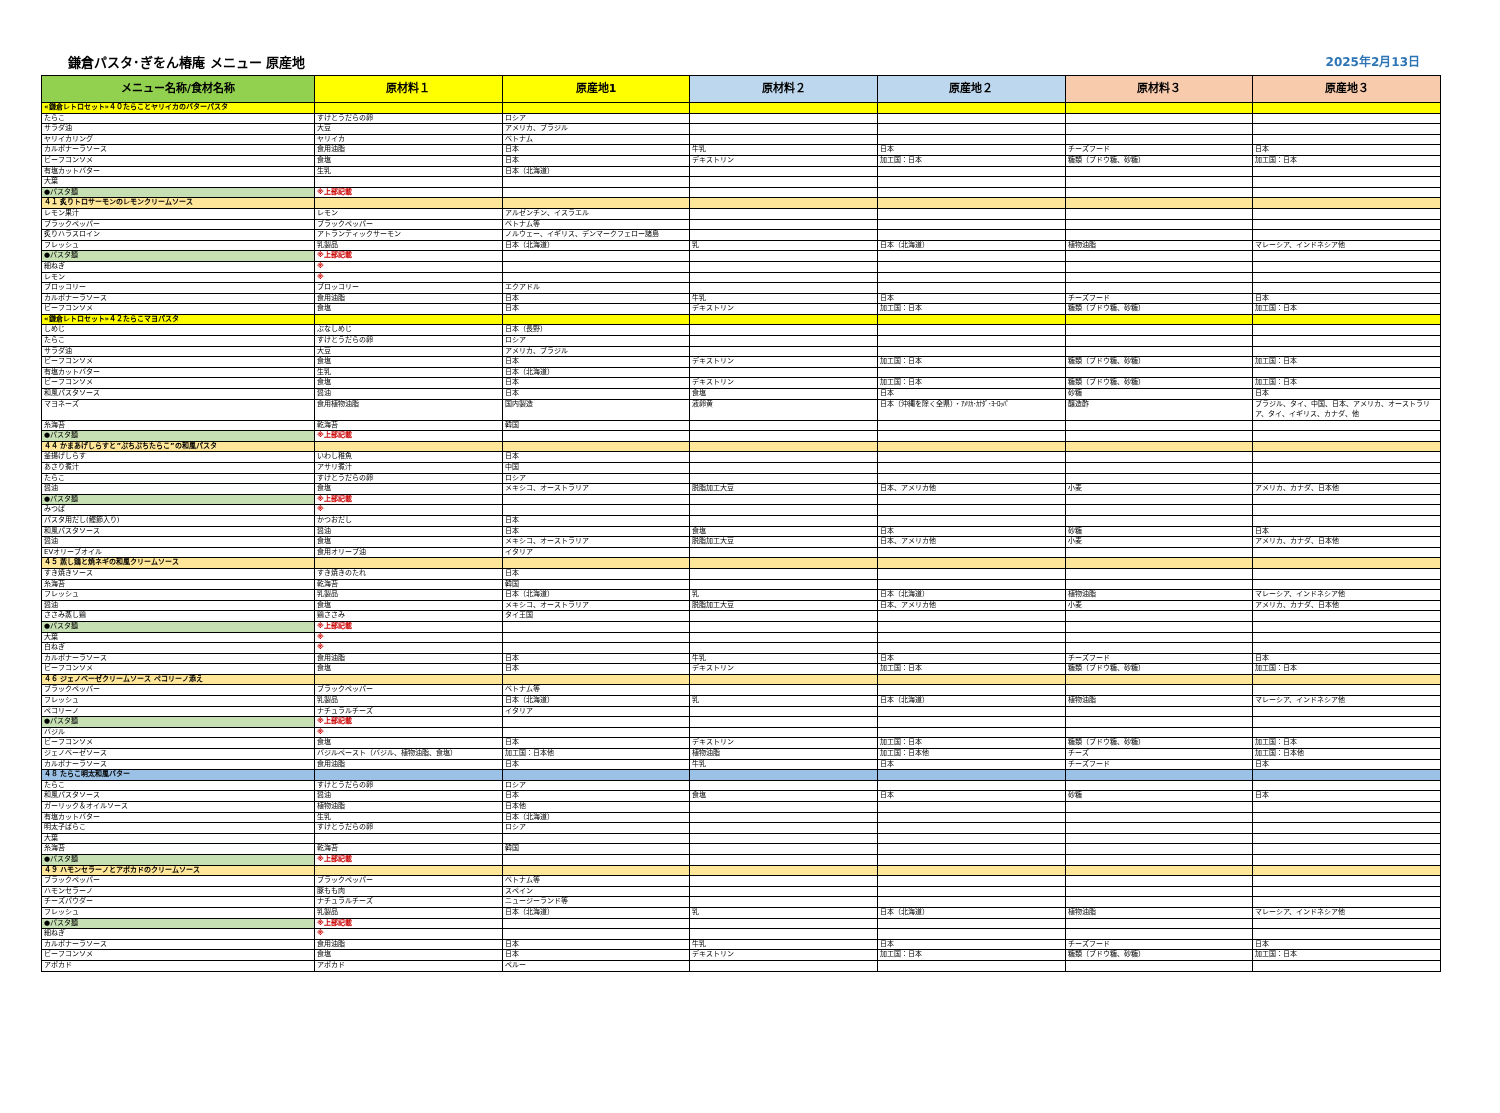鎌倉パスタ･ぎをん椿庵 メニュー 原産地 2025年2月13日
| メニュー名称/食材名称 | 原材料１ | 原産地1 | 原材料２ | 原産地２ | 原材料３ | 原産地３ |
| --- | --- | --- | --- | --- | --- | --- |
| «鎌倉レトロセット»４０たらことヤリイカのバターパスタ | | | | | | |
| たらこ | すけとうだらの卵 | ロシア | | | | |
| サラダ油 | 大豆 | アメリカ、ブラジル | | | | |
| ヤリイカリング | ヤリイカ | ベトナム | | | | |
| カルボナーラソース | 食用油脂 | 日本 | 牛乳 | 日本 | チーズフード | 日本 |
| ビーフコンソメ | 食塩 | 日本 | デキストリン | 加工国：日本 | 糖類（ブドウ糖、砂糖） | 加工国：日本 |
| 有塩カットバター | 生乳 | 日本（北海道） | | | | |
| 大葉 | | | | | | |
| ●パスタ麺 | ※上部記載 | | | | | |
| ４１ 炙りトロサーモンのレモンクリームソース | | | | | | |
| レモン果汁 | レモン | アルゼンチン、イスラエル | | | | |
| ブラックペッパー | ブラックペッパー | ベトナム等 | | | | |
| 炙りハラスロイン | アトランティックサーモン | ノルウェー、イギリス、デンマークフェロー諸島 | | | | |
| フレッシュ | 乳製品 | 日本（北海道） | 乳 | 日本（北海道） | 植物油脂 | マレーシア、インドネシア他 |
| ●パスタ麺 | ※上部記載 | | | | | |
| 細ねぎ | ※ | | | | | |
| レモン | ※ | | | | | |
| ブロッコリー | ブロッコリー | エクアドル | | | | |
| カルボナーラソース | 食用油脂 | 日本 | 牛乳 | 日本 | チーズフード | 日本 |
| ビーフコンソメ | 食塩 | 日本 | デキストリン | 加工国：日本 | 糖類（ブドウ糖、砂糖） | 加工国：日本 |
| «鎌倉レトロセット»４２たらこマヨパスタ | | | | | | |
| しめじ | ぶなしめじ | 日本（長野） | | | | |
| たらこ | すけとうだらの卵 | ロシア | | | | |
| サラダ油 | 大豆 | アメリカ、ブラジル | | | | |
| ビーフコンソメ | 食塩 | 日本 | デキストリン | 加工国：日本 | 糖類（ブドウ糖、砂糖） | 加工国：日本 |
| 有塩カットバター | 生乳 | 日本（北海道） | | | | |
| ビーフコンソメ | 食塩 | 日本 | デキストリン | 加工国：日本 | 糖類（ブドウ糖、砂糖） | 加工国：日本 |
| 和風パスタソース | 醤油 | 日本 | 食塩 | 日本 | 砂糖 | 日本 |
| マヨネーズ | 食用植物油脂 | 国内製造 | 液卵黄 | 日本（沖縄を除く全県）・ｱﾒﾘｶ･ｶﾅﾀﾞ･ﾖｰﾛｯﾊﾟ | 醸造酢 | ブラジル、タイ、中国、日本、アメリカ、オーストラリア、タイ、イギリス、カナダ、他 |
| 糸海苔 | 乾海苔 | 韓国 | | | | |
| ●パスタ麺 | ※上部記載 | | | | | |
| ４４ かまあげしらすと”ぷちぷちたらこ”の和風パスタ | | | | | | |
| 釜揚げしらす | いわし稚魚 | 日本 | | | | |
| あさり煮汁 | アサリ煮汁 | 中国 | | | | |
| たらこ | すけとうだらの卵 | ロシア | | | | |
| 醤油 | 食塩 | メキシコ、オーストラリア | 脱脂加工大豆 | 日本、アメリカ他 | 小麦 | アメリカ、カナダ、日本他 |
| ●パスタ麺 | ※上部記載 | | | | | |
| みつば | ※ | | | | | |
| パスタ用だし(鰹節入り) | かつおだし | 日本 | | | | |
| 和風パスタソース | 醤油 | 日本 | 食塩 | 日本 | 砂糖 | 日本 |
| 醤油 | 食塩 | メキシコ、オーストラリア | 脱脂加工大豆 | 日本、アメリカ他 | 小麦 | アメリカ、カナダ、日本他 |
| EVオリーブオイル | 食用オリーブ油 | イタリア | | | | |
| ４５ 蒸し鶏と焼ネギの和風クリームソース | | | | | | |
| すき焼きソース | すき焼きのたれ | 日本 | | | | |
| 糸海苔 | 乾海苔 | 韓国 | | | | |
| フレッシュ | 乳製品 | 日本（北海道） | 乳 | 日本（北海道） | 植物油脂 | マレーシア、インドネシア他 |
| 醤油 | 食塩 | メキシコ、オーストラリア | 脱脂加工大豆 | 日本、アメリカ他 | 小麦 | アメリカ、カナダ、日本他 |
| ささみ蒸し鶏 | 鶏ささみ | タイ王国 | | | | |
| ●パスタ麺 | ※上部記載 | | | | | |
| 大葉 | ※ | | | | | |
| 白ねぎ | ※ | | | | | |
| カルボナーラソース | 食用油脂 | 日本 | 牛乳 | 日本 | チーズフード | 日本 |
| ビーフコンソメ | 食塩 | 日本 | デキストリン | 加工国：日本 | 糖類（ブドウ糖、砂糖） | 加工国：日本 |
| ４６ ジェノベーゼクリームソース ペコリーノ添え | | | | | | |
| ブラックペッパー | ブラックペッパー | ベトナム等 | | | | |
| フレッシュ | 乳製品 | 日本（北海道） | 乳 | 日本（北海道） | 植物油脂 | マレーシア、インドネシア他 |
| ペコリーノ | ナチュラルチーズ | イタリア | | | | |
| ●パスタ麺 | ※上部記載 | | | | | |
| バジル | ※ | | | | | |
| ビーフコンソメ | 食塩 | 日本 | デキストリン | 加工国：日本 | 糖類（ブドウ糖、砂糖） | 加工国：日本 |
| ジェノベーゼソース | バジルペースト（バジル、植物油脂、食塩） | 加工国：日本他 | 植物油脂 | 加工国：日本他 | チーズ | 加工国：日本他 |
| カルボナーラソース | 食用油脂 | 日本 | 牛乳 | 日本 | チーズフード | 日本 |
| ４８ たらこ明太和風バター | | | | | | |
| たらこ | すけとうだらの卵 | ロシア | | | | |
| 和風パスタソース | 醤油 | 日本 | 食塩 | 日本 | 砂糖 | 日本 |
| ガーリック＆オイルソース | 植物油脂 | 日本他 | | | | |
| 有塩カットバター | 生乳 | 日本（北海道） | | | | |
| 明太子ばらこ | すけとうだらの卵 | ロシア | | | | |
| 大葉 | | | | | | |
| 糸海苔 | 乾海苔 | 韓国 | | | | |
| ●パスタ麺 | ※上部記載 | | | | | |
| ４９ ハモンセラーノとアボカドのクリームソース | | | | | | |
| ブラックペッパー | ブラックペッパー | ベトナム等 | | | | |
| ハモンセラーノ | 豚もも肉 | スペイン | | | | |
| チーズパウダー | ナチュラルチーズ | ニュージーランド等 | | | | |
| フレッシュ | 乳製品 | 日本（北海道） | 乳 | 日本（北海道） | 植物油脂 | マレーシア、インドネシア他 |
| ●パスタ麺 | ※上部記載 | | | | | |
| 細ねぎ | ※ | | | | | |
| カルボナーラソース | 食用油脂 | 日本 | 牛乳 | 日本 | チーズフード | 日本 |
| ビーフコンソメ | 食塩 | 日本 | デキストリン | 加工国：日本 | 糖類（ブドウ糖、砂糖） | 加工国：日本 |
| アボカド | アボカド | ペルー | | | | |